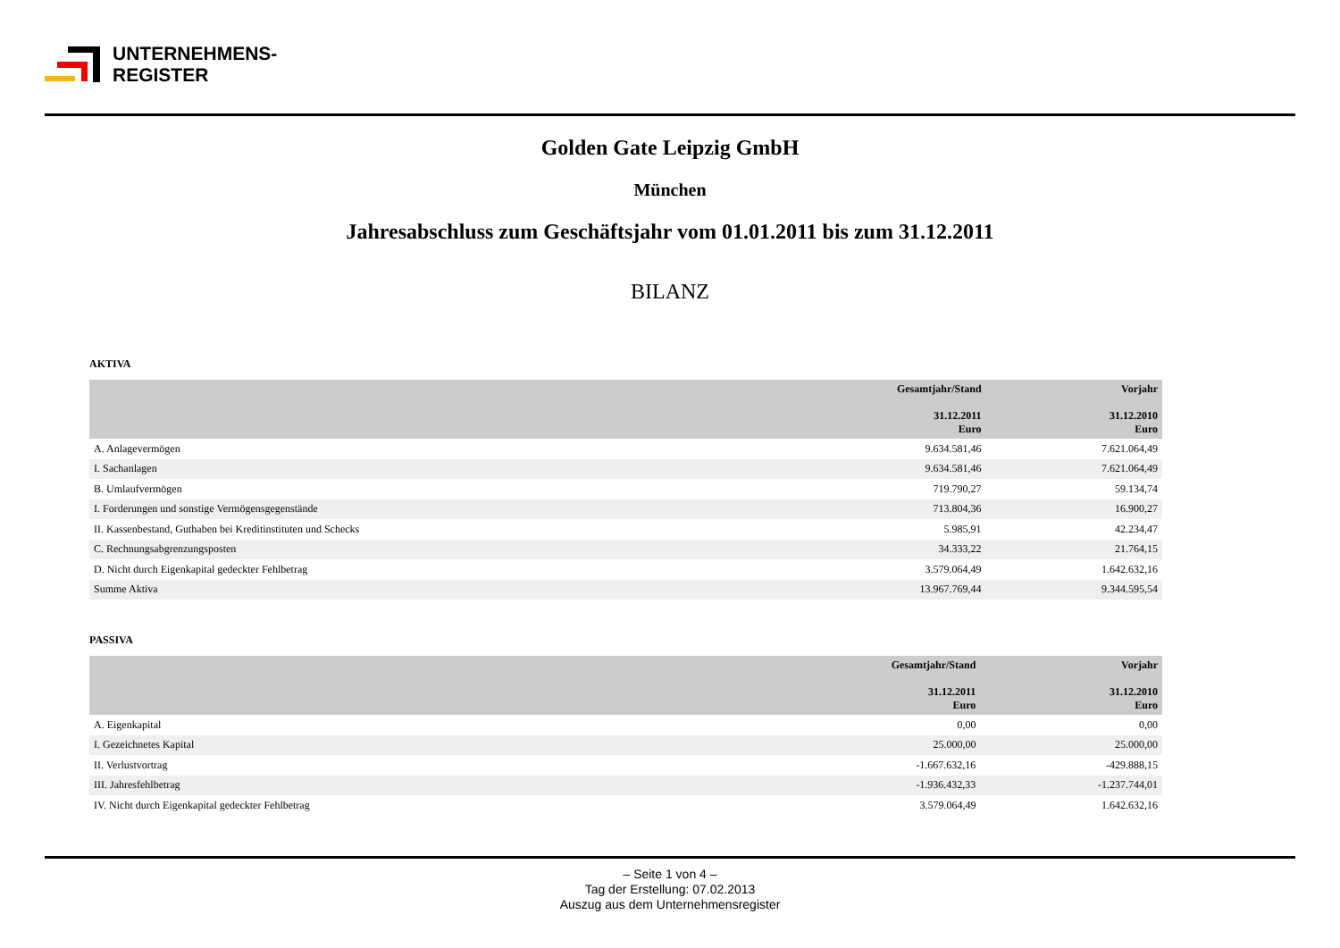UNTERNEHMENS-
REGISTER
Golden Gate Leipzig GmbH
München
Jahresabschluss zum Geschäftsjahr vom 01.01.2011 bis zum 31.12.2011
BILANZ
AKTIVA
| | Gesamtjahr/Stand 31.12.2011 Euro | Vorjahr 31.12.2010 Euro |
| --- | --- | --- |
| A. Anlagevermögen | 9.634.581,46 | 7.621.064,49 |
| I. Sachanlagen | 9.634.581,46 | 7.621.064,49 |
| B. Umlaufvermögen | 719.790,27 | 59.134,74 |
| I. Forderungen und sonstige Vermögensgegenstände | 713.804,36 | 16.900,27 |
| II. Kassenbestand, Guthaben bei Kreditinstituten und Schecks | 5.985,91 | 42.234,47 |
| C. Rechnungsabgrenzungsposten | 34.333,22 | 21.764,15 |
| D. Nicht durch Eigenkapital gedeckter Fehlbetrag | 3.579.064,49 | 1.642.632,16 |
| Summe Aktiva | 13.967.769,44 | 9.344.595,54 |
PASSIVA
| | Gesamtjahr/Stand 31.12.2011 Euro | Vorjahr 31.12.2010 Euro |
| --- | --- | --- |
| A. Eigenkapital | 0,00 | 0,00 |
| I. Gezeichnetes Kapital | 25.000,00 | 25.000,00 |
| II. Verlustvortrag | -1.667.632,16 | -429.888,15 |
| III. Jahresfehlbetrag | -1.936.432,33 | -1.237.744,01 |
| IV. Nicht durch Eigenkapital gedeckter Fehlbetrag | 3.579.064,49 | 1.642.632,16 |
– Seite 1 von 4 –
Tag der Erstellung: 07.02.2013
Auszug aus dem Unternehmensregister